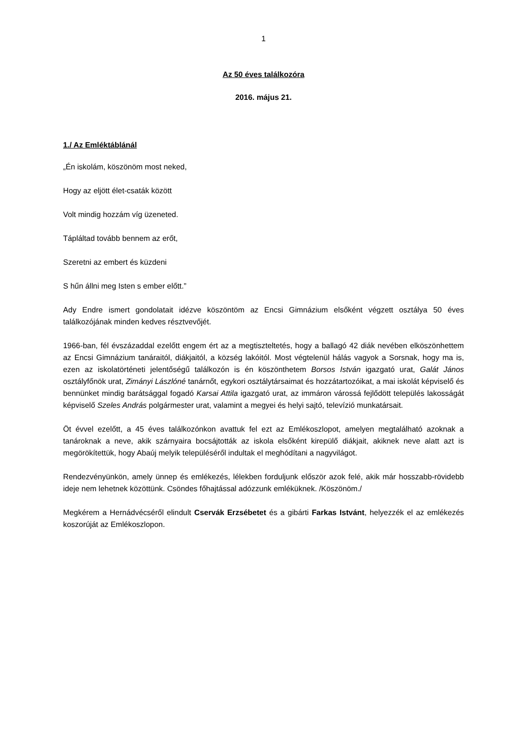1
Az 50 éves találkozóra
2016. május 21.
1./ Az Emléktáblánál
„Én iskolám, köszönöm most neked,
Hogy az eljött élet-csaták között
Volt mindig hozzám víg üzeneted.
Tápláltad tovább bennem az erőt,
Szeretni az embert és küzdeni
S hűn állni meg Isten s ember előtt.”
Ady Endre ismert gondolatait idézve köszöntöm az Encsi Gimnázium elsőként végzett osztálya 50 éves találkozójának minden kedves résztvevőjét.
1966-ban, fél évszázaddal ezelőtt engem ért az a megtiszteltetés, hogy a ballagó 42 diák nevében elköszönhettem az Encsi Gimnázium tanáraitól, diákjaitól, a község lakóitól. Most végtelenül hálás vagyok a Sorsnak, hogy ma is, ezen az iskolatörténeti jelentőségű találkozón is én köszönthetem Borsos István igazgató urat, Galát János osztályfőnök urat, Zimányi Lászlóné tanárnőt, egykori osztálytársaimat és hozzátartozóikat, a mai iskolát képviselő és bennünket mindig barátsággal fogadó Karsai Attila igazgató urat, az immáron várossá fejlődött település lakosságát képviselő Szeles András polgármester urat, valamint a megyei és helyi sajtó, televízió munkatársait.
Öt évvel ezelőtt, a 45 éves találkozónkon avattuk fel ezt az Emlékoszlopot, amelyen megtalálható azoknak a tanároknak a neve, akik szárnyaira bocsájtották az iskola elsőként kirepülő diákjait, akiknek neve alatt azt is megörökítettük, hogy Abaúj melyik településéről indultak el meghódítani a nagyvilágot.
Rendezvényünkön, amely ünnep és emlékezés, lélekben forduljunk először azok felé, akik már hosszabb-rövidebb ideje nem lehetnek közöttünk. Csöndes főhajtással adózzunk emléküknek. /Köszönöm./
Megkérem a Hernádvécséről elindult Cservák Erzsébetet és a gibárti Farkas Istvánt, helyezzék el az emlékezés koszorúját az Emlékoszlopon.